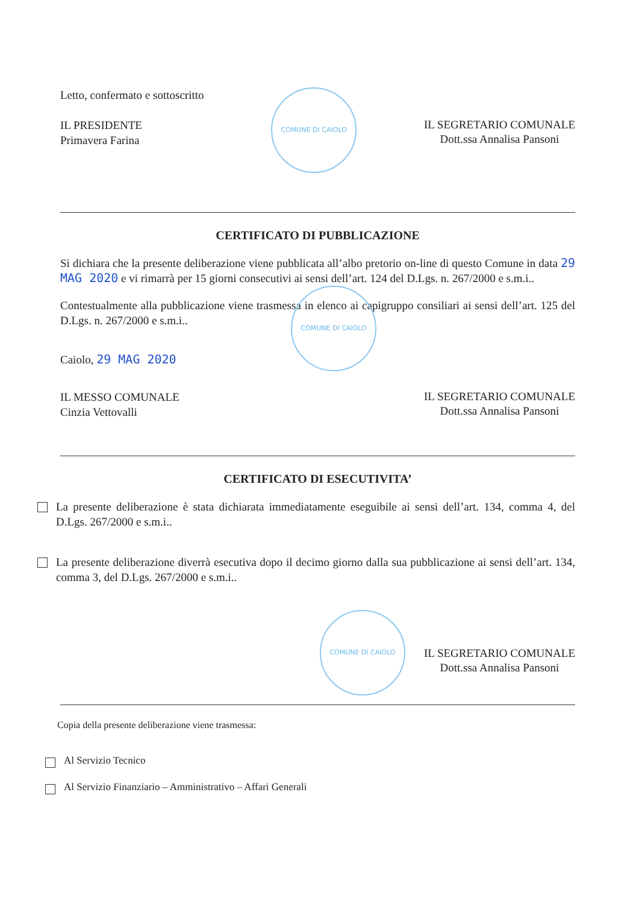Letto, confermato e sottoscritto
IL PRESIDENTE
Primavera Farina
COMUNE DI CAIOLO
IL SEGRETARIO COMUNALE
Dott.ssa Annalisa Pansoni
CERTIFICATO DI PUBBLICAZIONE
Si dichiara che la presente deliberazione viene pubblicata all’albo pretorio on-line di questo Comune in data 29 MAG 2020 e vi rimarrà per 15 giorni consecutivi ai sensi dell’art. 124 del D.Lgs. n. 267/2000 e s.m.i..
Contestualmente alla pubblicazione viene trasmessa in elenco ai capigruppo consiliari ai sensi dell’art. 125 del D.Lgs. n. 267/2000 e s.m.i..
Caiolo, 29 MAG 2020
COMUNE DI CAIOLO
IL MESSO COMUNALE
Cinzia Vettovalli
IL SEGRETARIO COMUNALE
Dott.ssa Annalisa Pansoni
CERTIFICATO DI ESECUTIVITA’
La presente deliberazione è stata dichiarata immediatamente eseguibile ai sensi dell’art. 134, comma 4, del D.Lgs. 267/2000 e s.m.i..
La presente deliberazione diverrà esecutiva dopo il decimo giorno dalla sua pubblicazione ai sensi dell’art. 134, comma 3, del D.Lgs. 267/2000 e s.m.i..
COMUNE DI CAIOLO
IL SEGRETARIO COMUNALE
Dott.ssa Annalisa Pansoni
Copia della presente deliberazione viene trasmessa:
Al Servizio Tecnico
Al Servizio Finanziario – Amministrativo – Affari Generali